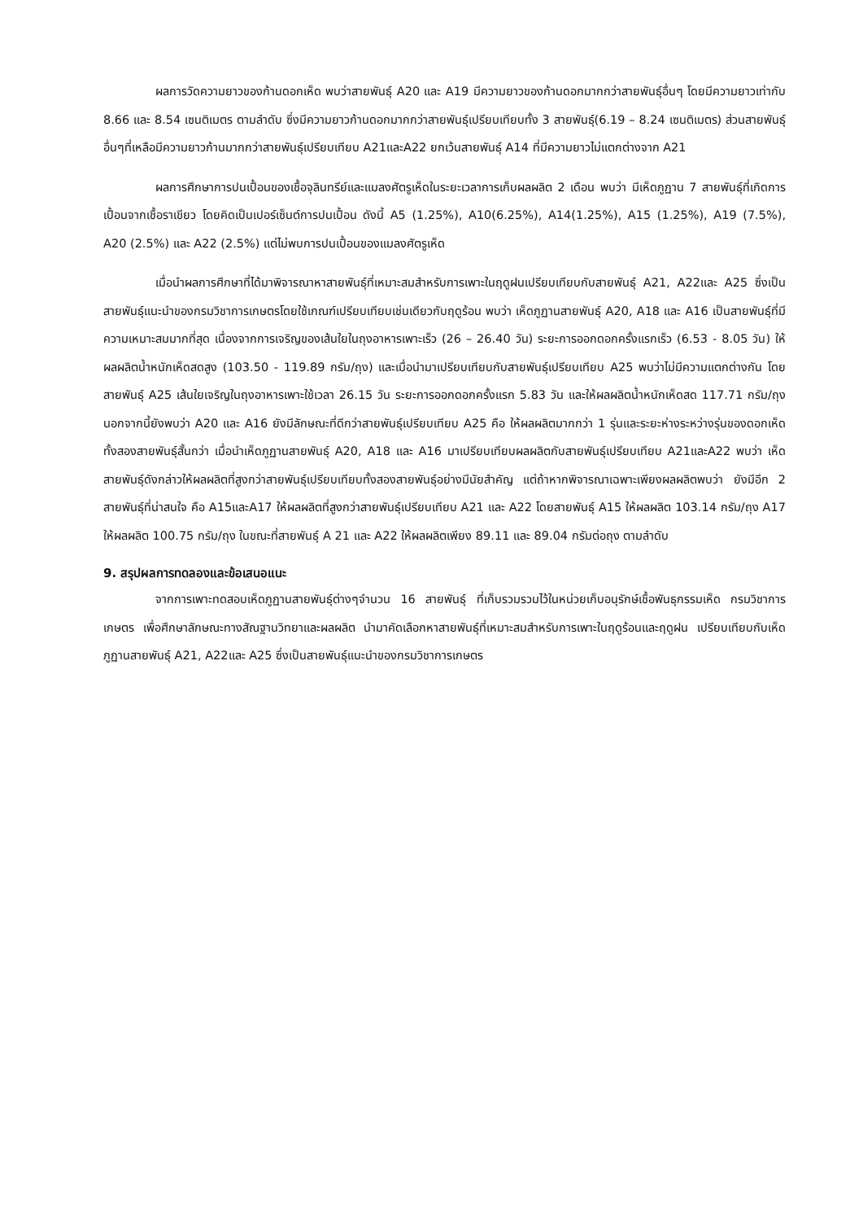ผลการวัดความยาวของก้านดอกเห็ด พบว่าสายพันธุ์ A20 และ A19 มีความยาวของก้านดอกมากกว่าสายพันธุ์อื่นๆ โดยมีความยาวเท่ากับ 8.66 และ 8.54 เซนติเมตร ตามลำดับ ซึ่งมีความยาวก้านดอกมากกว่าสายพันธุ์เปรียบเทียบทั้ง 3 สายพันธุ์(6.19 – 8.24 เซนติเมตร) ส่วนสายพันธุ์อื่นๆที่เหลือมีความยาวก้านมากกว่าสายพันธุ์เปรียบเทียบ A21และA22 ยกเว้นสายพันธุ์ A14 ที่มีความยาวไม่แตกต่างจาก A21
ผลการศึกษาการปนเปื้อนของเชื้อจุลินทรีย์และแมลงศัตรูเห็ดในระยะเวลาการเก็บผลผลิต 2 เดือน พบว่า มีเห็ดภูฏาน 7 สายพันธุ์ที่เกิดการเปื้อนจากเชื้อราเขียว โดยคิดเป็นเปอร์เซ็นต์การปนเปื้อน ดังนี้ A5 (1.25%), A10(6.25%), A14(1.25%), A15 (1.25%), A19 (7.5%), A20 (2.5%) และ A22 (2.5%) แต่ไม่พบการปนเปื้อนของแมลงศัตรูเห็ด
เมื่อนำผลการศึกษาที่ได้มาพิจารณาหาสายพันธุ์ที่เหมาะสมสำหรับการเพาะในฤดูฝนเปรียบเทียบกับสายพันธุ์ A21, A22และ A25 ซึ่งเป็นสายพันธุ์แนะนำของกรมวิชาการเกษตรโดยใช้เกณฑ์เปรียบเทียบเช่นเดียวกับฤดูร้อน พบว่า เห็ดภูฏานสายพันธุ์ A20, A18 และ A16 เป็นสายพันธุ์ที่มีความเหมาะสมมากที่สุด เนื่องจากการเจริญของเส้นใยในถุงอาหารเพาะเร็ว (26 – 26.40 วัน) ระยะการออกดอกครั้งแรกเร็ว (6.53 - 8.05 วัน) ให้ผลผลิตน้ำหนักเห็ดสดสูง (103.50 - 119.89 กรัม/ถุง) และเมื่อนำมาเปรียบเทียบกับสายพันธุ์เปรียบเทียบ A25 พบว่าไม่มีความแตกต่างกัน โดยสายพันธุ์ A25 เส้นใยเจริญในถุงอาหารเพาะใช้เวลา 26.15 วัน ระยะการออกดอกครั้งแรก 5.83 วัน และให้ผลผลิตน้ำหนักเห็ดสด 117.71 กรัม/ถุง นอกจากนี้ยังพบว่า A20 และ A16 ยังมีลักษณะที่ดีกว่าสายพันธุ์เปรียบเทียบ A25 คือ ให้ผลผลิตมากกว่า 1 รุ่นและระยะห่างระหว่างรุ่นของดอกเห็ดทั้งสองสายพันธุ์สั้นกว่า เมื่อนำเห็ดภูฏานสายพันธุ์ A20, A18 และ A16 มาเปรียบเทียบผลผลิตกับสายพันธุ์เปรียบเทียบ A21และA22 พบว่า เห็ดสายพันธุ์ดังกล่าวให้ผลผลิตที่สูงกว่าสายพันธุ์เปรียบเทียบทั้งสองสายพันธุ์อย่างมีนัยสำคัญ แต่ถ้าหากพิจารณาเฉพาะเพียงผลผลิตพบว่า ยังมีอีก 2 สายพันธุ์ที่น่าสนใจ คือ A15และA17 ให้ผลผลิตที่สูงกว่าสายพันธุ์เปรียบเทียบ A21 และ A22 โดยสายพันธุ์ A15 ให้ผลผลิต 103.14 กรัม/ถุง A17 ให้ผลผลิต 100.75 กรัม/ถุง ในขณะที่สายพันธุ์ A 21 และ A22 ให้ผลผลิตเพียง 89.11 และ 89.04 กรัมต่อถุง ตามลำดับ
9. สรุปผลการทดลองและข้อเสนอแนะ
จากการเพาะทดสอบเห็ดภูฏานสายพันธุ์ต่างๆจำนวน 16 สายพันธุ์ ที่เก็บรวมรวมไว้ในหน่วยเก็บอนุรักษ์เชื้อพันธุกรรมเห็ด กรมวิชาการเกษตร เพื่อศึกษาลักษณะทางสัณฐานวิทยาและผลผลิต นำมาคัดเลือกหาสายพันธุ์ที่เหมาะสมสำหรับการเพาะในฤดูร้อนและฤดูฝน เปรียบเทียบกับเห็ดภูฏานสายพันธุ์ A21, A22และ A25 ซึ่งเป็นสายพันธุ์แนะนำของกรมวิชาการเกษตร